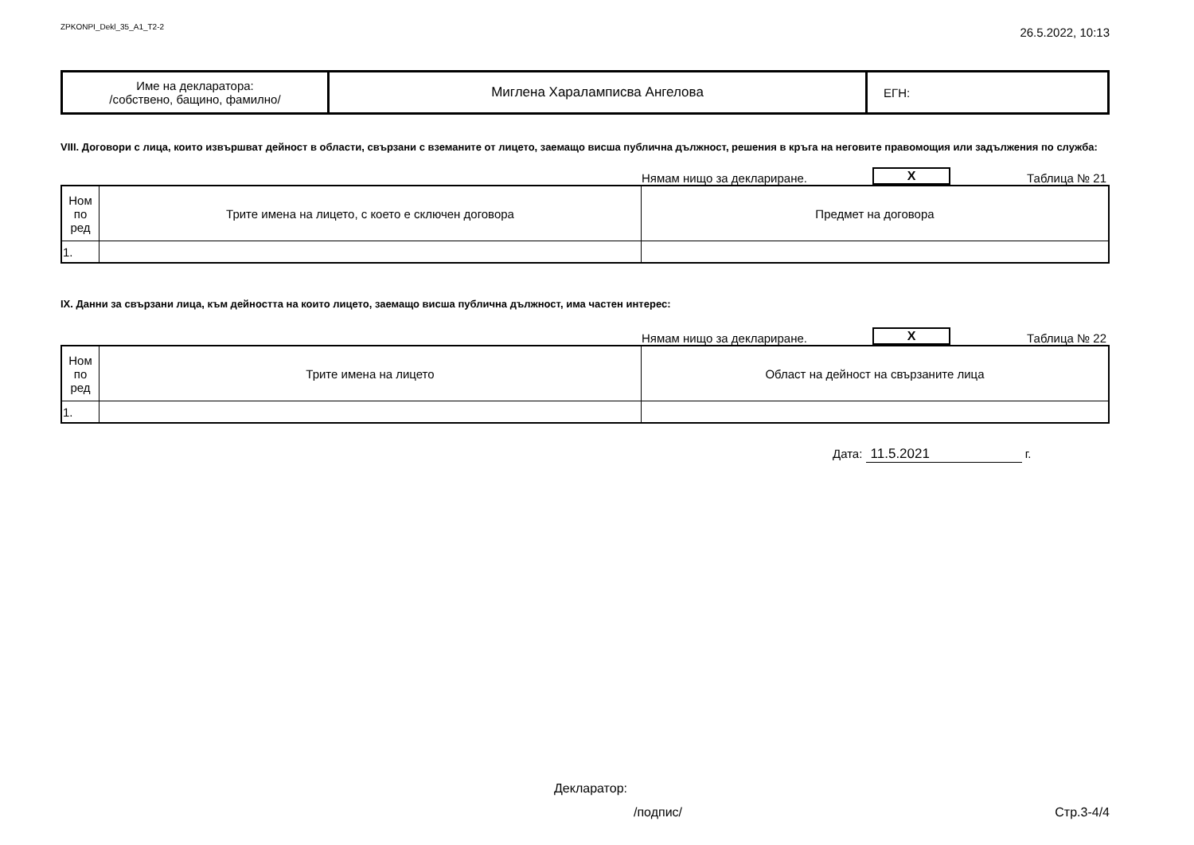ZPKONPI_Dekl_35_A1_T2-2 26.5.2022, 10:13
| Име на декларатора: /собствено, бащино, фамилно/ | Миглена Хараламписва Ангелова | ЕГН: |
VIII. Договори с лица, които извършват дейност в области, свързани с вземаните от лицето, заемащо висша публична дължност, решения в кръга на неговите правомощия или задължения по служба:
Нямам нищо за деклариране. X Таблица № 21
| Ном по ред | Трите имена на лицето, с което е сключен договора | Предмет на договора |
| --- | --- | --- |
| 1. | | |
IX. Данни за свързани лица, към дейността на които лицето, заемащо висша публична дължност, има частен интерес:
Нямам нищо за деклариране. X Таблица № 22
| Ном по ред | Трите имена на лицето | Област на дейност на свързаните лица |
| --- | --- | --- |
| 1. | | |
Дата: 11.5.2021 г.
Декларатор:
/подпис/ Стр.3-4/4